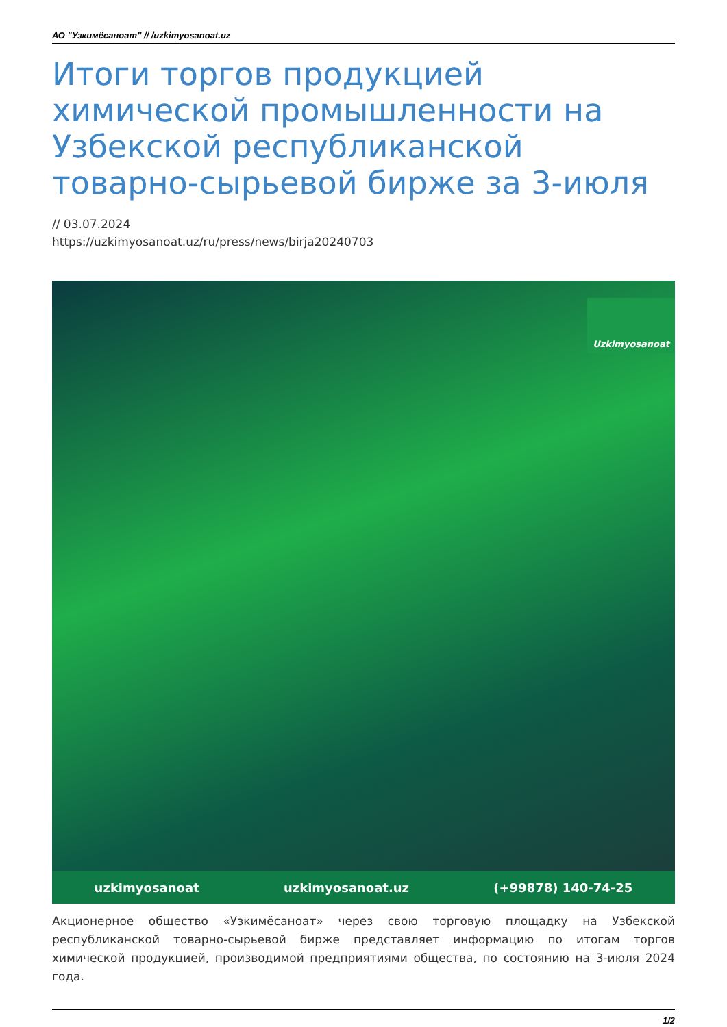АО "Узкимёсаноат" // /uzkimyosanoat.uz
Итоги торгов продукцией химической промышленности на Узбекской республиканской товарно-сырьевой бирже за 3-июля
// 03.07.2024
https://uzkimyosanoat.uz/ru/press/news/birja20240703
Uzkimyosanoat
uzkimyosanoat uzkimyosanoat.uz (+99878) 140-74-25
Акционерное общество «Узкимёсаноат» через свою торговую площадку на Узбекской республиканской товарно-сырьевой бирже представляет информацию по итогам торгов химической продукцией, производимой предприятиями общества, по состоянию на 3-июля 2024 года.
1/2